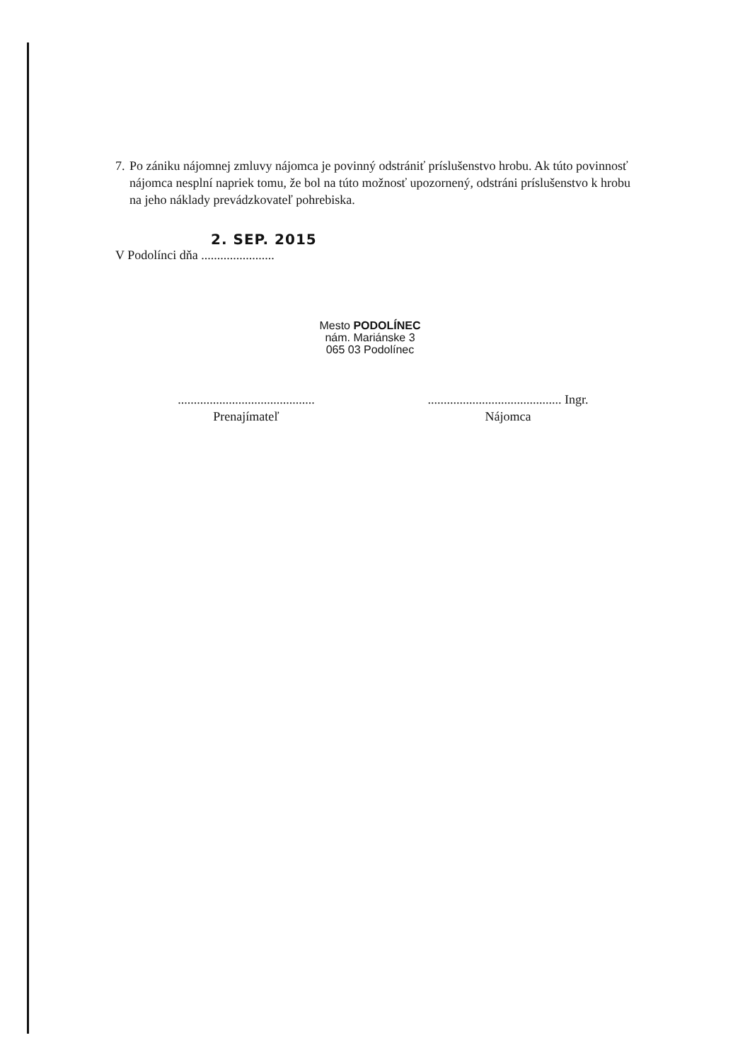7. Po zániku nájomnej zmluvy nájomca je povinný odstrániť príslušenstvo hrobu. Ak túto povinnosť nájomca nesplní napriek tomu, že bol na túto možnosť upozornený, odstráni príslušenstvo k hrobu na jeho náklady prevádzkovateľ pohrebiska.
2. SEP. 2015
V Podolínci dňa .......................
Mesto PODOLÍNEC
nám. Mariánske 3
065 03 Podolínec
...........................................
Prenajímateľ
.......................................... Ingr.
Nájomca